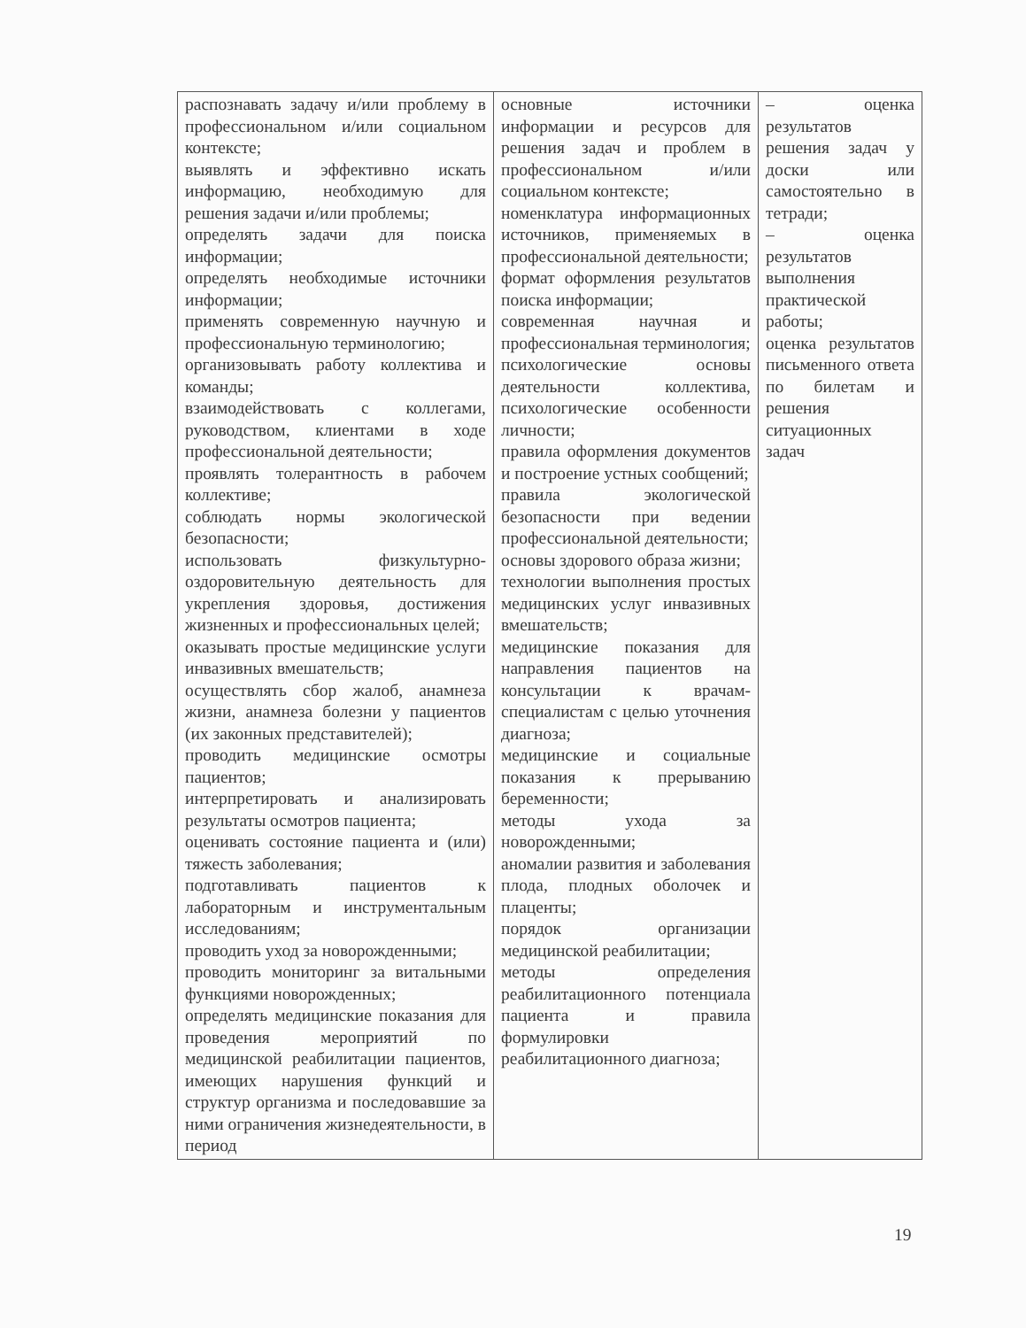| распознавать задачу и/или проблему в профессиональном и/или социальном контексте; выявлять и эффективно искать информацию, необходимую для решения задачи и/или проблемы; определять задачи для поиска информации; определять необходимые источники информации; применять современную научную и профессиональную терминологию; организовывать работу коллектива и команды; взаимодействовать с коллегами, руководством, клиентами в ходе профессиональной деятельности; проявлять толерантность в рабочем коллективе; соблюдать нормы экологической безопасности; использовать физкультурно-оздоровительную деятельность для укрепления здоровья, достижения жизненных и профессиональных целей; оказывать простые медицинские услуги инвазивных вмешательств; осуществлять сбор жалоб, анамнеза жизни, анамнеза болезни у пациентов (их законных представителей); проводить медицинские осмотры пациентов; интерпретировать и анализировать результаты осмотров пациента; оценивать состояние пациента и (или) тяжесть заболевания; подготавливать пациентов к лабораторным и инструментальным исследованиям; проводить уход за новорожденными; проводить мониторинг за витальными функциями новорожденных; определять медицинские показания для проведения мероприятий по медицинской реабилитации пациентов, имеющих нарушения функций и структур организма и последовавшие за ними ограничения жизнедеятельности, в период | основные источники информации и ресурсов для решения задач и проблем в профессиональном и/или социальном контексте; номенклатура информационных источников, применяемых в профессиональной деятельности; формат оформления результатов поиска информации; современная научная и профессиональная терминология; психологические основы деятельности коллектива, психологические особенности личности; правила оформления документов и построение устных сообщений; правила экологической безопасности при ведении профессиональной деятельности; основы здорового образа жизни; технологии выполнения простых медицинских услуг инвазивных вмешательств; медицинские показания для направления пациентов на консультации к врачам-специалистам с целью уточнения диагноза; медицинские и социальные показания к прерыванию беременности; методы ухода за новорожденными; аномалии развития и заболевания плода, плодных оболочек и плаценты; порядок организации медицинской реабилитации; методы определения реабилитационного потенциала пациента и правила формулировки реабилитационного диагноза; | – оценка результатов решения задач у доски или самостоятельно в тетради; – оценка результатов выполнения практической работы; оценка результатов письменного ответа по билетам и решения ситуационных задач |
19